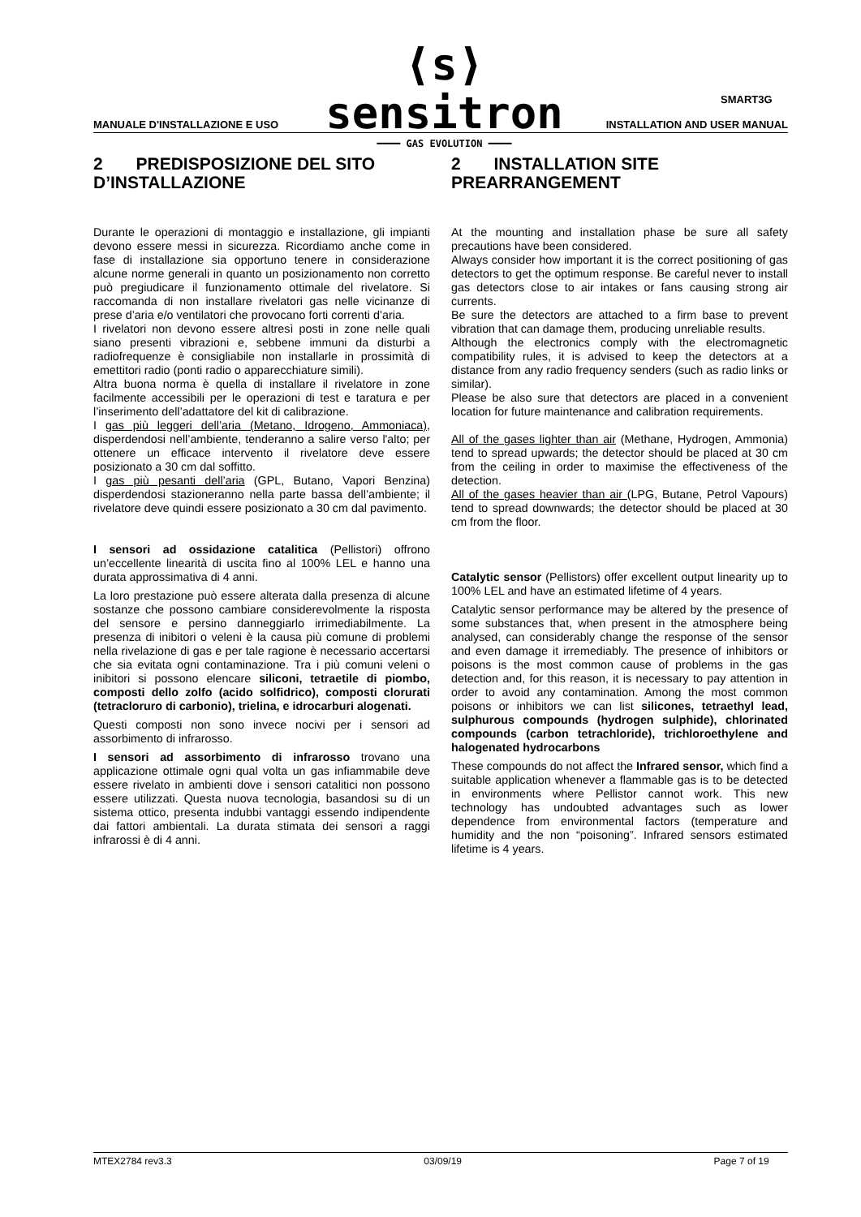⟨s⟩ sensitron
━━━━ GAS EVOLUTION ━━━━
SMART3G
MANUALE D'INSTALLAZIONE E USO INSTALLATION AND USER MANUAL
2 PREDISPOSIZIONE DEL SITO D’INSTALLAZIONE
Durante le operazioni di montaggio e installazione, gli impianti devono essere messi in sicurezza. Ricordiamo anche come in fase di installazione sia opportuno tenere in considerazione alcune norme generali in quanto un posizionamento non corretto può pregiudicare il funzionamento ottimale del rivelatore. Si raccomanda di non installare rivelatori gas nelle vicinanze di prese d’aria e/o ventilatori che provocano forti correnti d’aria.
I rivelatori non devono essere altresì posti in zone nelle quali siano presenti vibrazioni e, sebbene immuni da disturbi a radiofrequenze è consigliabile non installarle in prossimità di emettitori radio (ponti radio o apparecchiature simili).
Altra buona norma è quella di installare il rivelatore in zone facilmente accessibili per le operazioni di test e taratura e per l’inserimento dell’adattatore del kit di calibrazione.
I gas più leggeri dell’aria (Metano, Idrogeno, Ammoniaca), disperdendosi nell’ambiente, tenderanno a salire verso l'alto; per ottenere un efficace intervento il rivelatore deve essere posizionato a 30 cm dal soffitto.
I gas più pesanti dell’aria (GPL, Butano, Vapori Benzina) disperdendosi stazioneranno nella parte bassa dell’ambiente; il rivelatore deve quindi essere posizionato a 30 cm dal pavimento.
I sensori ad ossidazione catalitica (Pellistori) offrono un’eccellente linearità di uscita fino al 100% LEL e hanno una durata approssimativa di 4 anni.
La loro prestazione può essere alterata dalla presenza di alcune sostanze che possono cambiare considerevolmente la risposta del sensore e persino danneggiarlo irrimediabilmente. La presenza di inibitori o veleni è la causa più comune di problemi nella rivelazione di gas e per tale ragione è necessario accertarsi che sia evitata ogni contaminazione. Tra i più comuni veleni o inibitori si possono elencare siliconi, tetraetile di piombo, composti dello zolfo (acido solfidrico), composti clorurati (tetracloruro di carbonio), trielina, e idrocarburi alogenati.
Questi composti non sono invece nocivi per i sensori ad assorbimento di infrarosso.
I sensori ad assorbimento di infrarosso trovano una applicazione ottimale ogni qual volta un gas infiammabile deve essere rivelato in ambienti dove i sensori catalitici non possono essere utilizzati. Questa nuova tecnologia, basandosi su di un sistema ottico, presenta indubbi vantaggi essendo indipendente dai fattori ambientali. La durata stimata dei sensori a raggi infrarossi è di 4 anni.
2 INSTALLATION SITE PREARRANGEMENT
At the mounting and installation phase be sure all safety precautions have been considered.
Always consider how important it is the correct positioning of gas detectors to get the optimum response. Be careful never to install gas detectors close to air intakes or fans causing strong air currents.
Be sure the detectors are attached to a firm base to prevent vibration that can damage them, producing unreliable results.
Although the electronics comply with the electromagnetic compatibility rules, it is advised to keep the detectors at a distance from any radio frequency senders (such as radio links or similar).
Please be also sure that detectors are placed in a convenient location for future maintenance and calibration requirements.
All of the gases lighter than air (Methane, Hydrogen, Ammonia) tend to spread upwards; the detector should be placed at 30 cm from the ceiling in order to maximise the effectiveness of the detection.
All of the gases heavier than air (LPG, Butane, Petrol Vapours) tend to spread downwards; the detector should be placed at 30 cm from the floor.
Catalytic sensor (Pellistors) offer excellent output linearity up to 100% LEL and have an estimated lifetime of 4 years.
Catalytic sensor performance may be altered by the presence of some substances that, when present in the atmosphere being analysed, can considerably change the response of the sensor and even damage it irremediably. The presence of inhibitors or poisons is the most common cause of problems in the gas detection and, for this reason, it is necessary to pay attention in order to avoid any contamination. Among the most common poisons or inhibitors we can list silicones, tetraethyl lead, sulphurous compounds (hydrogen sulphide), chlorinated compounds (carbon tetrachloride), trichloroethylene and halogenated hydrocarbons
These compounds do not affect the Infrared sensor, which find a suitable application whenever a flammable gas is to be detected in environments where Pellistor cannot work. This new technology has undoubted advantages such as lower dependence from environmental factors (temperature and humidity and the non “poisoning”. Infrared sensors estimated lifetime is 4 years.
MTEX2784 rev3.3 03/09/19 Page 7 of 19